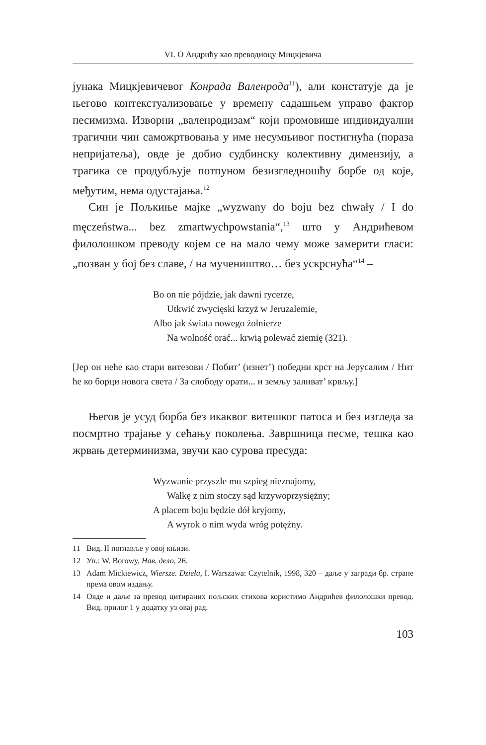VI. О Андрићу као преводиоцу Мицкјевича
јунака Мицкјевичевог Конрада Валенрода<sup>11</sup>), али констатује да је његово контекстуализовање у времену садашњем управо фактор песимизма. Изворни „валенродизам“ који промовише индивидуални трагични чин саможртвовања у име несумњивог постигнућа (пораза непријатеља), овде је добио судбинску колективну димензију, а трагика се продубљује потпуном безизгледношћу борбе од које, међутим, нема одустајања.<sup>12</sup>
Син је Пољкиње мајке „wyzwany do boju bez chwały / I do męczeństwa... bez zmartwychpowstania“,<sup>13</sup> што у Андрићевом филолошком преводу којем се на мало чему може замерити гласи: „позван у бој без славе, / на мучеништво… без ускрснућа“<sup>14</sup> –
Bo on nie pójdzie, jak dawni rycerze,
Utkwić zwycięski krzyż w Jeruzalemie,
Albo jak świata nowego żołnierze
Na wolność orać... krwią polewać ziemię (321).
[Јер он неће као стари витезови / Побит’ (изнет’) победни крст на Јерусалим / Нит ће ко борци новога света / За слободу орати... и земљу заливат’ крвљу.]
Његов је усуд борба без икаквог витешког патоса и без изгледа за посмртно трајање у сећању поколења. Завршница песме, тешка као жрвањ детерминизма, звучи као сурова пресуда:
Wyzwanie przyszle mu szpieg nieznajomy,
Walkę z nim stoczy sąd krzywoprzysiężny;
A placem boju będzie dół kryjomy,
A wyrok o nim wyda wróg potężny.
11 Вид. II поглавље у овој књизи.
12 Уп.: W. Borowy, Нав. дело, 26.
13 Adam Mickiewicz, Wiersze. Dzieła, I. Warszawa: Czytelnik, 1998, 320 – даље у загради бр. стране према овом издању.
14 Овде и даље за превод цитираних пољских стихова користимо Андрићев филолошки превод. Вид. прилог 1 у додатку уз овај рад.
103